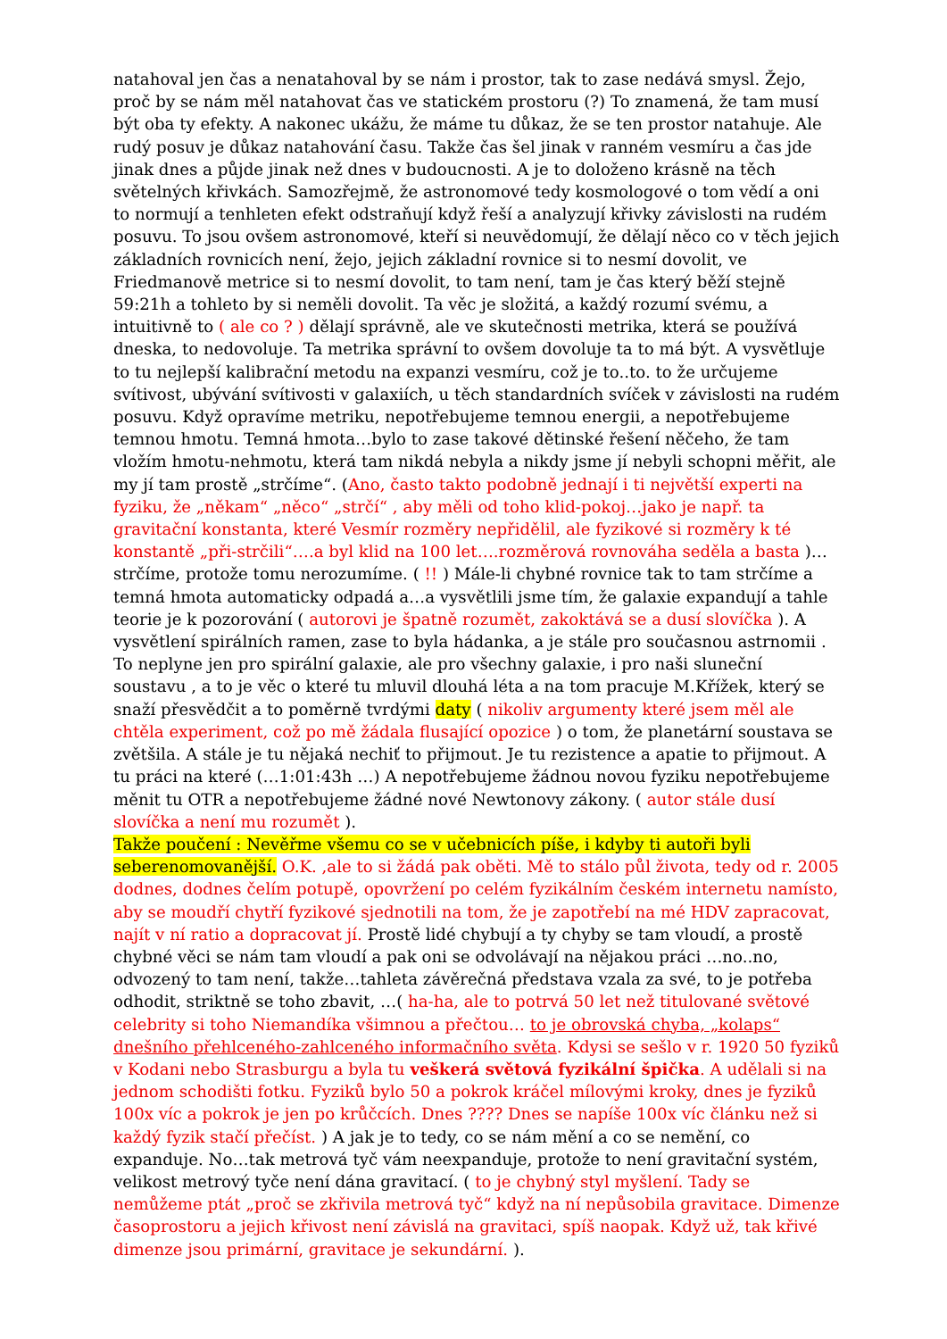natahoval jen čas a nenatahoval by se nám i prostor, tak to zase nedává smysl. Žejo, proč by se nám měl natahovat čas ve statickém prostoru (?) To znamená, že tam musí být oba ty efekty. A nakonec ukážu, že máme tu důkaz, že se ten prostor natahuje. Ale rudý posuv je důkaz natahování času. Takže čas šel jinak v ranném vesmíru a čas jde jinak dnes a půjde jinak než dnes v budoucnosti. A je to doloženo krásně na těch světelných křivkách. Samozřejmě, že astronomové tedy kosmologové o tom vědí a oni to normují a tenhleten efekt odstraňují když řeší a analyzují křivky závislosti na rudém posuvu. To jsou ovšem astronomové, kteří si neuvědomují, že dělají něco co v těch jejich základních rovnicích není, žejo, jejich základní rovnice si to nesmí dovolit, ve Friedmanově metrice si to nesmí dovolit, to tam není, tam je čas který běží stejně 59:21h a tohleto by si neměli dovolit. Ta věc je složitá, a každý rozumí svému, a intuitivně to ( ale co ? ) dělají správně, ale ve skutečnosti metrika, která se používá dneska, to nedovoluje. Ta metrika správní to ovšem dovoluje ta to má být. A vysvětluje to tu nejlepší kalibrační metodu na expanzi vesmíru, což je to..to. to že určujeme svítivost, ubývání svítivosti v galaxiích, u těch standardních svíček v závislosti na rudém posuvu. Když opravíme metriku, nepotřebujeme temnou energii, a nepotřebujeme temnou hmotu. Temná hmota…bylo to zase takové dětinské řešení něčeho, že tam vložím hmotu-nehmotu, která tam nikdá nebyla a nikdy jsme jí nebyli schopni měřit, ale my jí tam prostě „strčíme“. (Ano, často takto podobně jednají i ti největší experti na fyziku, že „někam“ „něco“ „strčí“ , aby měli od toho klid-pokoj…jako je např. ta gravitační konstanta, které Vesmír rozměry nepřidělil, ale fyzikové si rozměry k té konstantě „při-strčili“….a byl klid na 100 let….rozměrová rovnováha seděla a basta )…strčíme, protože tomu nerozumíme. ( !! ) Mále-li chybné rovnice tak to tam strčíme a temná hmota automaticky odpadá a…a vysvětlili jsme tím, že galaxie expandují a tahle teorie je k pozorování ( autorovi je špatně rozumět, zakoktává se a dusí slovíčka ). A vysvětlení spirálních ramen, zase to byla hádanka, a je stále pro současnou astrnomii . To neplyne jen pro spirální galaxie, ale pro všechny galaxie, i pro naši sluneční soustavu , a to je věc o které tu mluvil dlouhá léta a na tom pracuje M.Křížek, který se snaží přesvědčit a to poměrně tvrdými daty ( nikoliv argumenty které jsem měl ale chtěla experiment, což po mě žádala flusající opozice ) o tom, že planetární soustava se zvětšila. A stále je tu nějaká nechiť to přijmout. Je tu rezistence a apatie to přijmout. A tu práci na které (…1:01:43h …) A nepotřebujeme žádnou novou fyziku nepotřebujeme měnit tu OTR a nepotřebujeme žádné nové Newtonovy zákony. ( autor stále dusí slovíčka a není mu rozumět ).
Takže poučení : Nevěřme všemu co se v učebnicích píše, i kdyby ti autoři byli seberenomovanější. O.K. ,ale to si žádá pak oběti. Mě to stálo půl života, tedy od r. 2005 dodnes, dodnes čelím potupě, opovržení po celém fyzikálním českém internetu namísto, aby se moudří chytří fyzikové sjednotili na tom, že je zapotřebí na mé HDV zapracovat, najít v ní ratio a dopracovat jí. Prostě lidé chybují a ty chyby se tam vloudí, a prostě chybné věci se nám tam vloudí a pak oni se odvolávají na nějakou práci …no..no, odvozený to tam není, takže…tahleta závěrečná představa vzala za své, to je potřeba odhodit, striktně se toho zbavit, …( ha-ha, ale to potrvá 50 let než titulované světové celebrity si toho Niemandíka všimnou a přečtou… to je obrovská chyba, „kolaps“ dnešního přehlceného-zahlceného informačního světa. Kdysi se sešlo v r. 1920 50 fyziků v Kodani nebo Strasburgu a byla tu veškerá světová fyzikální špička. A udělali si na jednom schodišti fotku. Fyziků bylo 50 a pokrok kráčel mílovými kroky, dnes je fyziků 100x víc a pokrok je jen po krůčcích. Dnes ???? Dnes se napíše 100x víc článku než si každý fyzik stačí přečíst. ) A jak je to tedy, co se nám mění a co se nemění, co expanduje. No…tak metrová tyč vám neexpanduje, protože to není gravitační systém, velikost metrový tyče není dána gravitací. ( to je chybný styl myšlení. Tady se nemůžeme ptát „proč se zkřivila metrová tyč“ když na ní nepůsobila gravitace. Dimenze časoprostoru a jejich křivost není závislá na gravitaci, spíš naopak. Když už, tak křivé dimenze jsou primární, gravitace je sekundární. ).